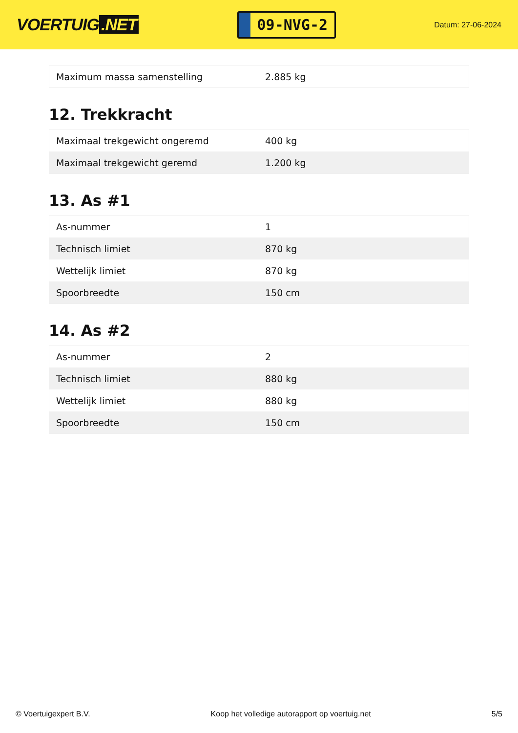VOERTUIG.NET
09-NVG-2
Datum: 27-06-2024
| Maximum massa samenstelling | 2.885 kg |
12. Trekkracht
| Maximaal trekgewicht ongeremd | 400 kg |
| Maximaal trekgewicht geremd | 1.200 kg |
13. As #1
| As-nummer | 1 |
| Technisch limiet | 870 kg |
| Wettelijk limiet | 870 kg |
| Spoorbreedte | 150 cm |
14. As #2
| As-nummer | 2 |
| Technisch limiet | 880 kg |
| Wettelijk limiet | 880 kg |
| Spoorbreedte | 150 cm |
© Voertuigexpert B.V. Koop het volledige autorapport op voertuig.net 5/5